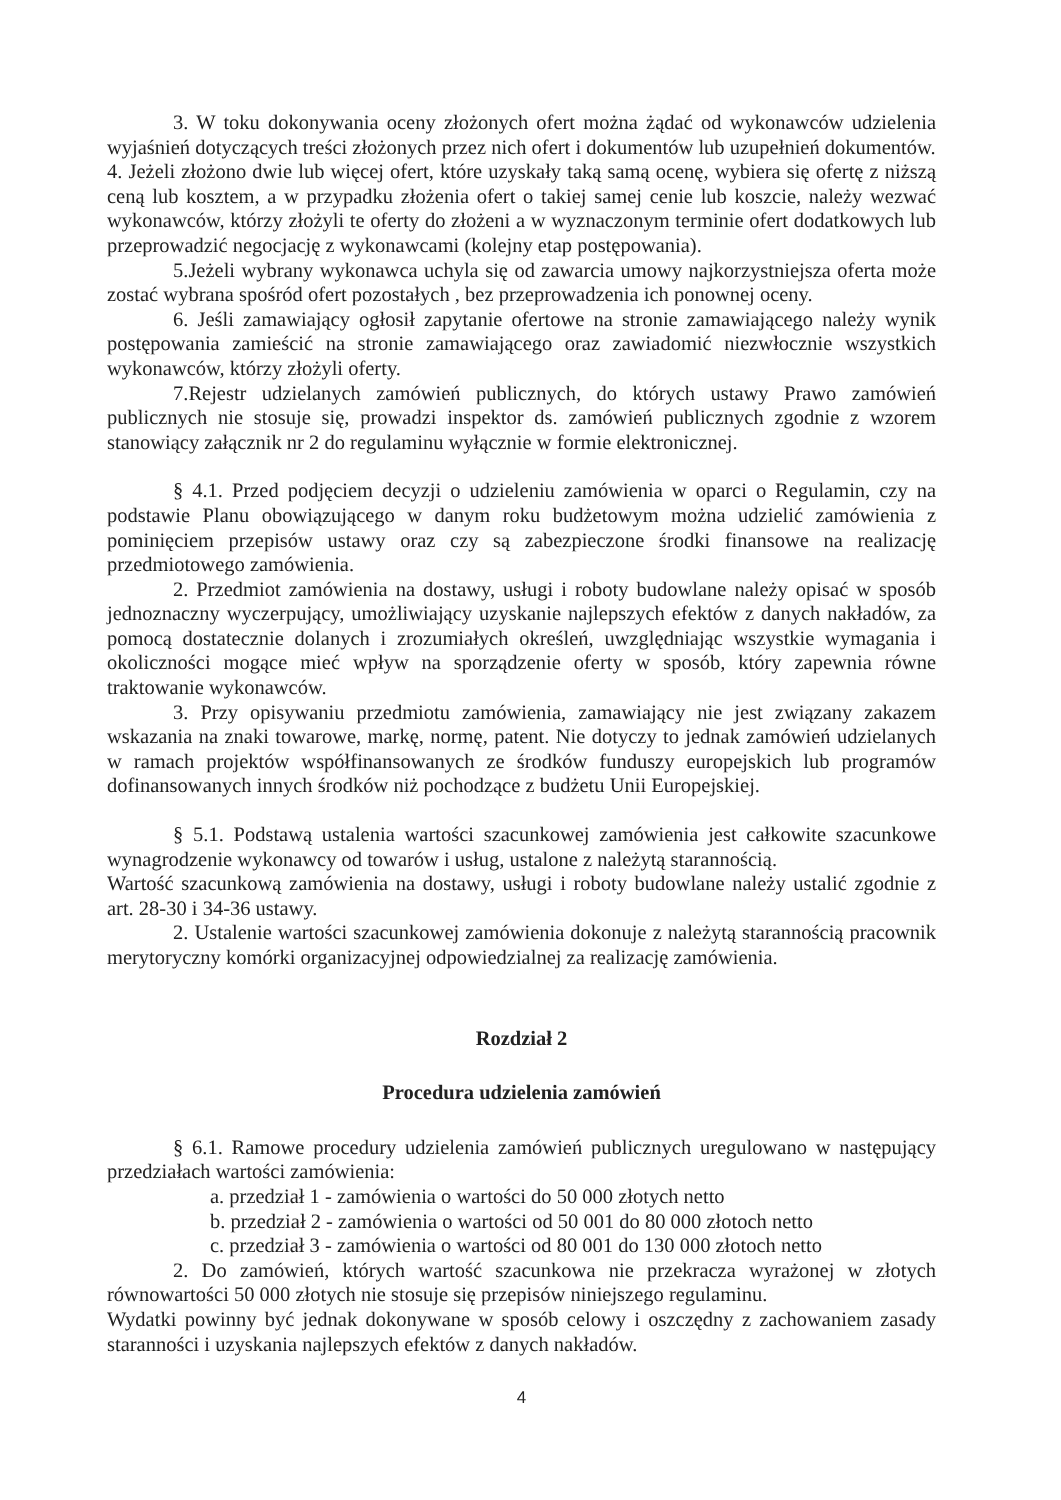3. W toku dokonywania oceny złożonych ofert można żądać od wykonawców udzielenia wyjaśnień dotyczących treści złożonych przez nich ofert i dokumentów lub uzupełnień dokumentów.
4. Jeżeli złożono dwie lub więcej ofert, które uzyskały taką samą ocenę, wybiera się ofertę z niższą ceną lub kosztem, a w przypadku złożenia ofert o takiej samej cenie lub koszcie, należy wezwać wykonawców, którzy złożyli te oferty do złożeni a w wyznaczonym terminie ofert dodatkowych lub przeprowadzić negocjację z wykonawcami (kolejny etap postępowania).
5.Jeżeli wybrany wykonawca uchyla się od zawarcia umowy najkorzystniejsza oferta może zostać wybrana spośród ofert pozostałych , bez przeprowadzenia ich ponownej oceny.
6. Jeśli zamawiający ogłosił zapytanie ofertowe na stronie zamawiającego należy wynik postępowania zamieścić na stronie zamawiającego oraz zawiadomić niezwłocznie wszystkich wykonawców, którzy złożyli oferty.
7.Rejestr udzielanych zamówień publicznych, do których ustawy Prawo zamówień publicznych nie stosuje się, prowadzi inspektor ds. zamówień publicznych zgodnie z wzorem stanowiący załącznik nr 2 do regulaminu wyłącznie w formie elektronicznej.
§ 4.1. Przed podjęciem decyzji o udzieleniu zamówienia w oparci o Regulamin, czy na podstawie Planu obowiązującego w danym roku budżetowym można udzielić zamówienia z pominięciem przepisów ustawy oraz czy są zabezpieczone środki finansowe na realizację przedmiotowego zamówienia.
2. Przedmiot zamówienia na dostawy, usługi i roboty budowlane należy opisać w sposób jednoznaczny wyczerpujący, umożliwiający uzyskanie najlepszych efektów z danych nakładów, za pomocą dostatecznie dolanych i zrozumiałych określeń, uwzględniając wszystkie wymagania i okoliczności mogące mieć wpływ na sporządzenie oferty w sposób, który zapewnia równe traktowanie wykonawców.
3. Przy opisywaniu przedmiotu zamówienia, zamawiający nie jest związany zakazem wskazania na znaki towarowe, markę, normę, patent. Nie dotyczy to jednak zamówień udzielanych w ramach projektów współfinansowanych ze środków funduszy europejskich lub programów dofinansowanych innych środków niż pochodzące z budżetu Unii Europejskiej.
§ 5.1. Podstawą ustalenia wartości szacunkowej zamówienia jest całkowite szacunkowe wynagrodzenie wykonawcy od towarów i usług, ustalone z należytą starannością.
Wartość szacunkową zamówienia na dostawy, usługi i roboty budowlane należy ustalić zgodnie z art. 28-30 i 34-36 ustawy.
2. Ustalenie wartości szacunkowej zamówienia dokonuje z należytą starannością pracownik merytoryczny komórki organizacyjnej odpowiedzialnej za realizację zamówienia.
Rozdział 2
Procedura udzielenia zamówień
§ 6.1. Ramowe procedury udzielenia zamówień publicznych uregulowano w następujący przedziałach wartości zamówienia:
a. przedział 1 - zamówienia o wartości do 50 000 złotych netto
b. przedział 2 - zamówienia o wartości od 50 001 do 80 000 złotoch netto
c. przedział 3 - zamówienia o wartości od 80 001 do 130 000 złotoch netto
2. Do zamówień, których wartość szacunkowa nie przekracza wyrażonej w złotych równowartości 50 000 złotych nie stosuje się przepisów niniejszego regulaminu.
Wydatki powinny być jednak dokonywane w sposób celowy i oszczędny z zachowaniem zasady staranności i uzyskania najlepszych efektów z danych nakładów.
4